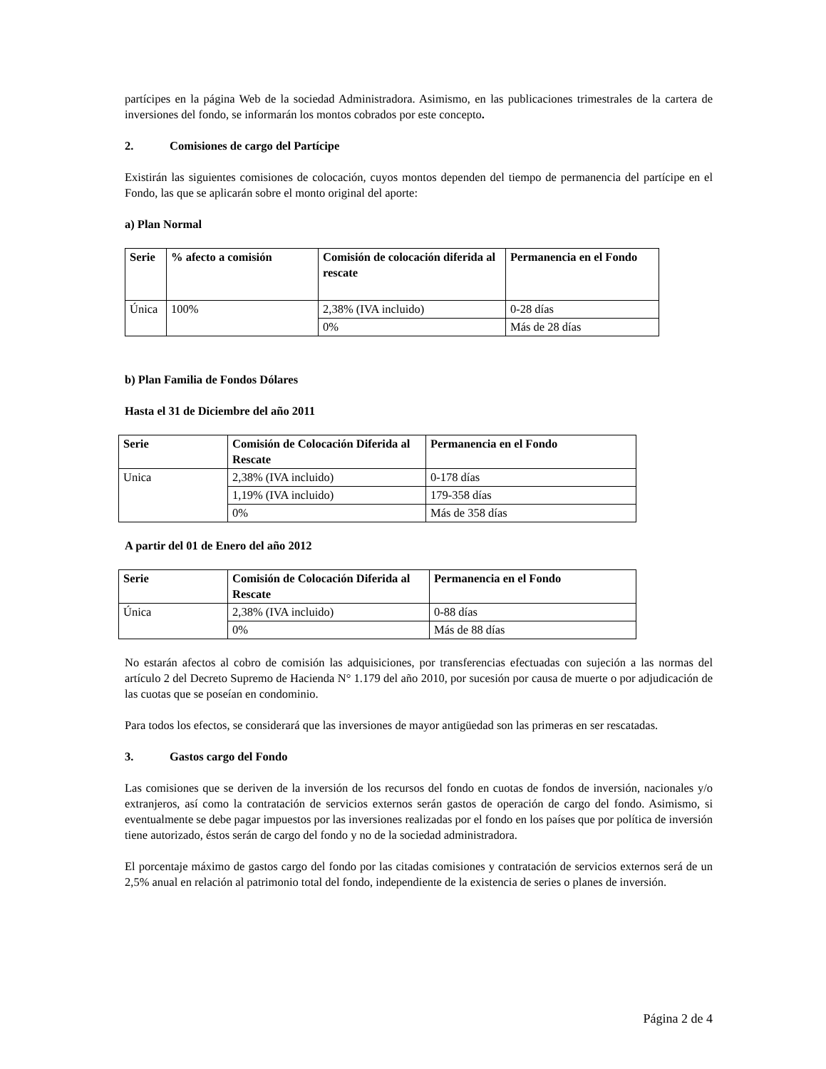partícipes en la página Web de la sociedad Administradora. Asimismo, en las publicaciones trimestrales de la cartera de inversiones del fondo, se informarán los montos cobrados por este concepto.
2. Comisiones de cargo del Partícipe
Existirán las siguientes comisiones de colocación, cuyos montos dependen del tiempo de permanencia del partícipe en el Fondo, las que se aplicarán sobre el monto original del aporte:
a) Plan Normal
| Serie | % afecto a comisión | Comisión de colocación diferida al rescate | Permanencia en el Fondo |
| --- | --- | --- | --- |
| Única | 100% | 2,38% (IVA incluido) | 0-28 días |
| | | 0% | Más de 28 días |
b) Plan Familia de Fondos Dólares
Hasta el 31 de Diciembre del año 2011
| Serie | Comisión de Colocación Diferida al Rescate | Permanencia en el Fondo |
| --- | --- | --- |
| Unica | 2,38% (IVA incluido) | 0-178 días |
| | 1,19% (IVA incluido) | 179-358 días |
| | 0% | Más de 358 días |
A partir del 01 de Enero del año 2012
| Serie | Comisión de Colocación Diferida al Rescate | Permanencia en el Fondo |
| --- | --- | --- |
| Única | 2,38% (IVA incluido) | 0-88 días |
| | 0% | Más de 88 días |
No estarán afectos al cobro de comisión las adquisiciones, por transferencias efectuadas con sujeción a las normas del artículo 2 del Decreto Supremo de Hacienda N° 1.179 del año 2010, por sucesión por causa de muerte o por adjudicación de las cuotas que se poseían en condominio.
Para todos los efectos, se considerará que las inversiones de mayor antigüedad son las primeras en ser rescatadas.
3. Gastos cargo del Fondo
Las comisiones que se deriven de la inversión de los recursos del fondo en cuotas de fondos de inversión, nacionales y/o extranjeros, así como la contratación de servicios externos serán gastos de operación de cargo del fondo. Asimismo, si eventualmente se debe pagar impuestos por las inversiones realizadas por el fondo en los países que por política de inversión tiene autorizado, éstos serán de cargo del fondo y no de la sociedad administradora.
El porcentaje máximo de gastos cargo del fondo por las citadas comisiones y contratación de servicios externos será de un 2,5% anual en relación al patrimonio total del fondo, independiente de la existencia de series o planes de inversión.
Página 2 de 4